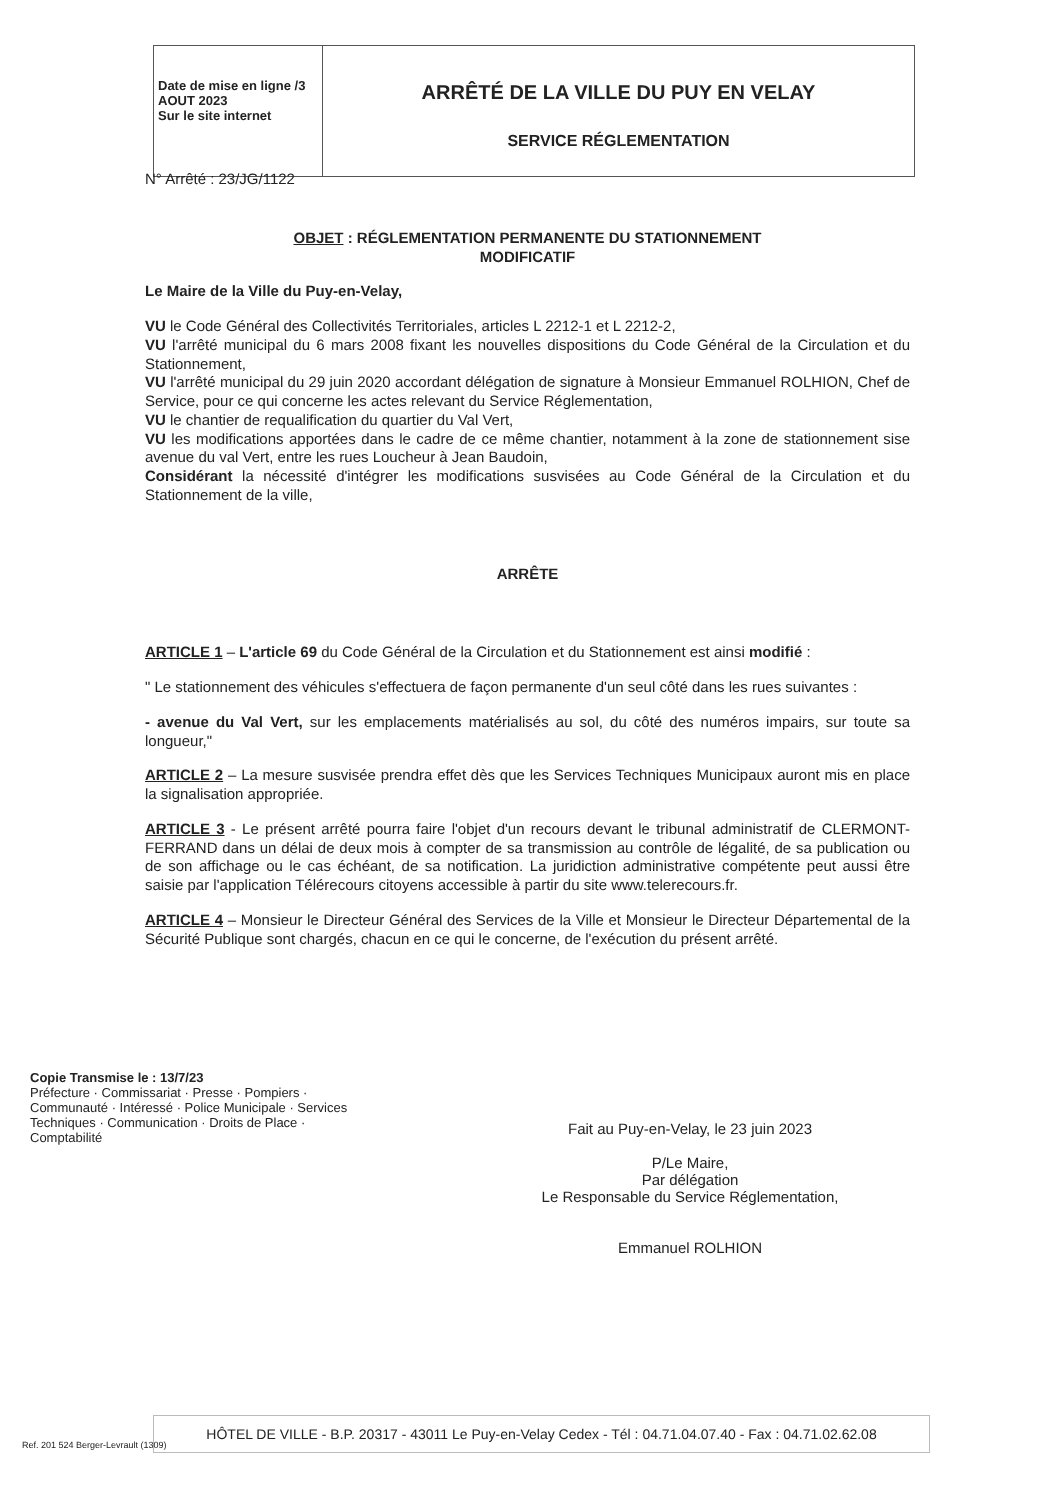Date de mise en ligne /3 AOUT 2023
Sur le site internet
ARRÊTÉ DE LA VILLE DU PUY EN VELAY
SERVICE RÉGLEMENTATION
N° Arrêté : 23/JG/1122
OBJET : RÉGLEMENTATION PERMANENTE DU STATIONNEMENT
MODIFICATIF
Le Maire de la Ville du Puy-en-Velay,
VU le Code Général des Collectivités Territoriales, articles L 2212-1 et L 2212-2,
VU l'arrêté municipal du 6 mars 2008 fixant les nouvelles dispositions du Code Général de la Circulation et du Stationnement,
VU l'arrêté municipal du 29 juin 2020 accordant délégation de signature à Monsieur Emmanuel ROLHION, Chef de Service, pour ce qui concerne les actes relevant du Service Réglementation,
VU le chantier de requalification du quartier du Val Vert,
VU les modifications apportées dans le cadre de ce même chantier, notamment à la zone de stationnement sise avenue du val Vert, entre les rues Loucheur à Jean Baudoin,
Considérant la nécessité d'intégrer les modifications susvisées au Code Général de la Circulation et du Stationnement de la ville,
ARRÊTE
ARTICLE 1 – L'article 69 du Code Général de la Circulation et du Stationnement est ainsi modifié :
" Le stationnement des véhicules s'effectuera de façon permanente d'un seul côté dans les rues suivantes :
- avenue du Val Vert, sur les emplacements matérialisés au sol, du côté des numéros impairs, sur toute sa longueur,"
ARTICLE 2 – La mesure susvisée prendra effet dès que les Services Techniques Municipaux auront mis en place la signalisation appropriée.
ARTICLE 3 - Le présent arrêté pourra faire l'objet d'un recours devant le tribunal administratif de CLERMONT-FERRAND dans un délai de deux mois à compter de sa transmission au contrôle de légalité, de sa publication ou de son affichage ou le cas échéant, de sa notification. La juridiction administrative compétente peut aussi être saisie par l'application Télérecours citoyens accessible à partir du site www.telerecours.fr.
ARTICLE 4 – Monsieur le Directeur Général des Services de la Ville et Monsieur le Directeur Départemental de la Sécurité Publique sont chargés, chacun en ce qui le concerne, de l'exécution du présent arrêté.
Copie Transmise le : 13/7/23
Préfecture · Commissariat · Presse · Pompiers · Communauté · Intéressé · Police Municipale · Services Techniques · Communication · Droits de Place · Comptabilité
Fait au Puy-en-Velay, le 23 juin 2023
P/Le Maire,
Par délégation
Le Responsable du Service Réglementation,
Emmanuel ROLHION
HÔTEL DE VILLE - B.P. 20317 - 43011 Le Puy-en-Velay Cedex - Tél : 04.71.04.07.40 - Fax : 04.71.02.62.08
Ref. 201 524 Berger-Levrault (1309)